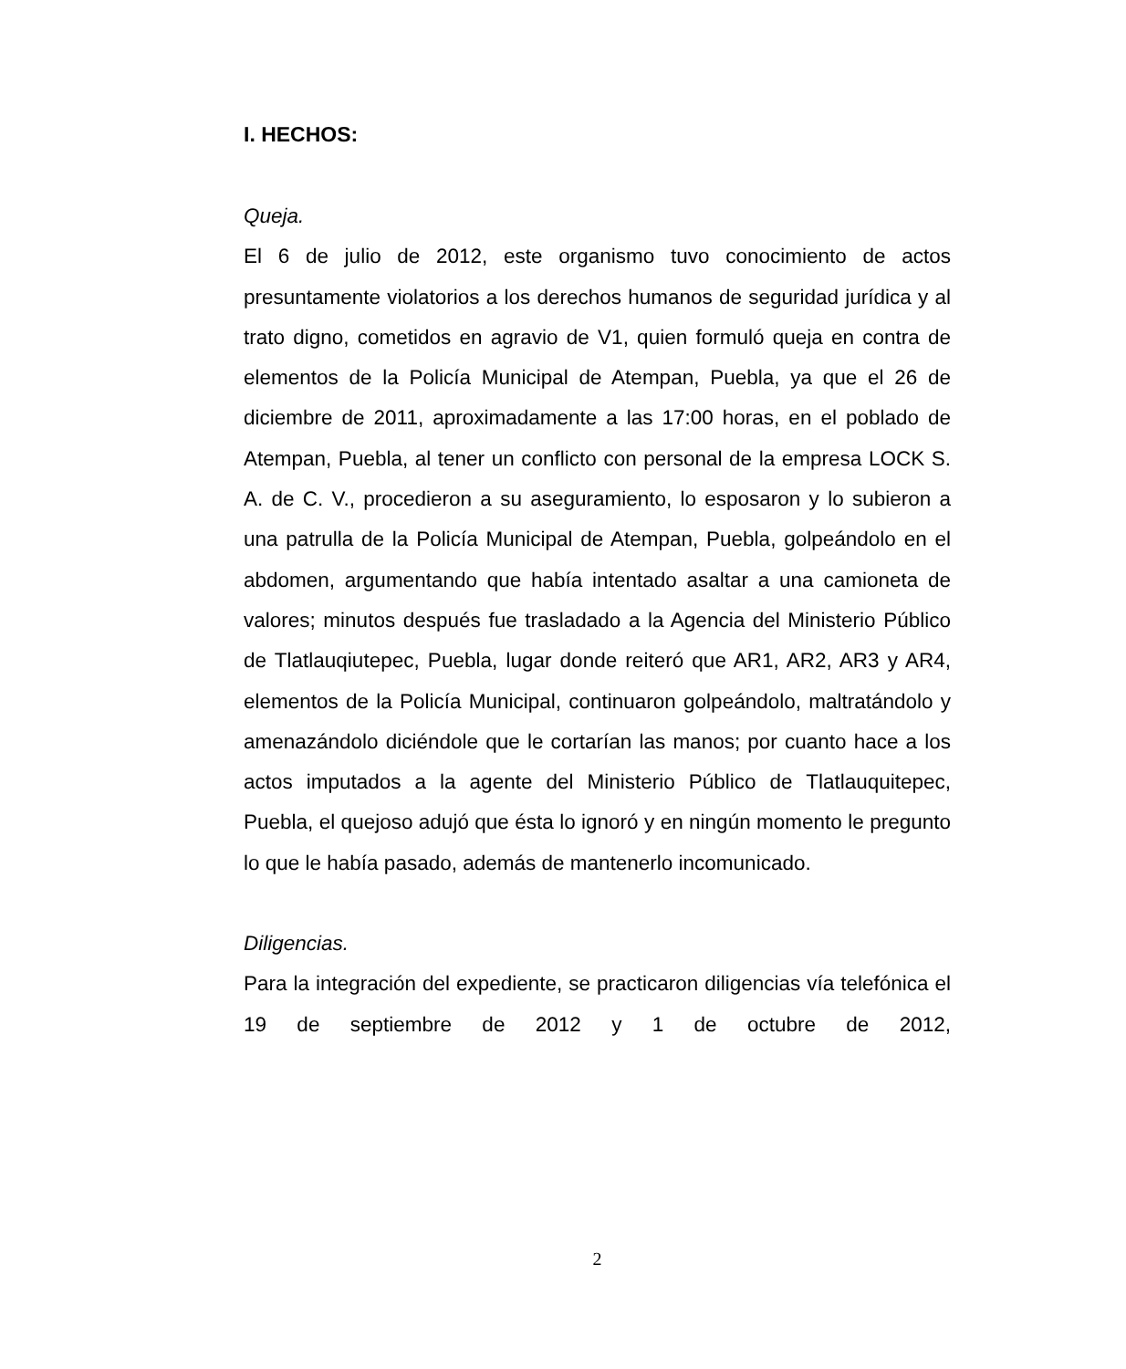I. HECHOS:
Queja.
El 6 de julio de 2012, este organismo tuvo conocimiento de actos presuntamente violatorios a los derechos humanos de seguridad jurídica y al trato digno, cometidos en agravio de V1, quien formuló queja en contra de elementos de la Policía Municipal de Atempan, Puebla, ya que el 26 de diciembre de 2011, aproximadamente a las 17:00 horas, en el poblado de Atempan, Puebla, al tener un conflicto con personal de la empresa LOCK S. A. de C. V., procedieron a su aseguramiento, lo esposaron y lo subieron a una patrulla de la Policía Municipal de Atempan, Puebla, golpeándolo en el abdomen, argumentando que había intentado asaltar a una camioneta de valores; minutos después fue trasladado a la Agencia del Ministerio Público de Tlatlauqiutepec, Puebla, lugar donde reiteró que AR1, AR2, AR3 y AR4, elementos de la Policía Municipal, continuaron golpeándolo, maltratándolo y amenazándolo diciéndole que le cortarían las manos; por cuanto hace a los actos imputados a la agente del Ministerio Público de Tlatlauquitepec, Puebla, el quejoso adujó que ésta lo ignoró y en ningún momento le pregunto lo que le había pasado, además de mantenerlo incomunicado.
Diligencias.
Para la integración del expediente, se practicaron diligencias vía telefónica el 19 de septiembre de 2012 y 1 de octubre de 2012,
2